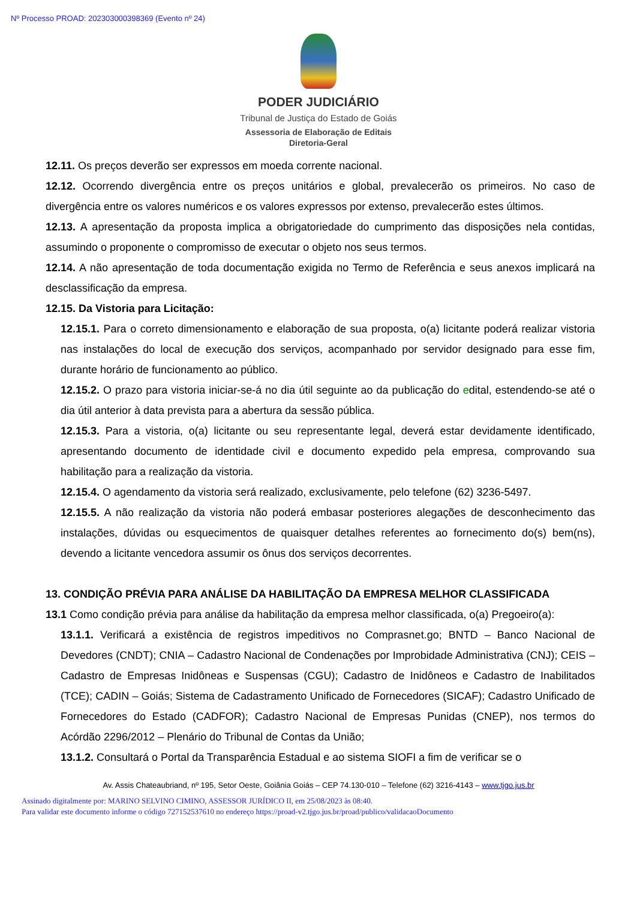Nº Processo PROAD: 202303000398369 (Evento nº 24)
PODER JUDICIÁRIO
Tribunal de Justiça do Estado de Goiás
Assessoria de Elaboração de Editais
Diretoria-Geral
12.11. Os preços deverão ser expressos em moeda corrente nacional.
12.12. Ocorrendo divergência entre os preços unitários e global, prevalecerão os primeiros. No caso de divergência entre os valores numéricos e os valores expressos por extenso, prevalecerão estes últimos.
12.13. A apresentação da proposta implica a obrigatoriedade do cumprimento das disposições nela contidas, assumindo o proponente o compromisso de executar o objeto nos seus termos.
12.14. A não apresentação de toda documentação exigida no Termo de Referência e seus anexos implicará na desclassificação da empresa.
12.15. Da Vistoria para Licitação:
12.15.1. Para o correto dimensionamento e elaboração de sua proposta, o(a) licitante poderá realizar vistoria nas instalações do local de execução dos serviços, acompanhado por servidor designado para esse fim, durante horário de funcionamento ao público.
12.15.2. O prazo para vistoria iniciar-se-á no dia útil seguinte ao da publicação do edital, estendendo-se até o dia útil anterior à data prevista para a abertura da sessão pública.
12.15.3. Para a vistoria, o(a) licitante ou seu representante legal, deverá estar devidamente identificado, apresentando documento de identidade civil e documento expedido pela empresa, comprovando sua habilitação para a realização da vistoria.
12.15.4. O agendamento da vistoria será realizado, exclusivamente, pelo telefone (62) 3236-5497.
12.15.5. A não realização da vistoria não poderá embasar posteriores alegações de desconhecimento das instalações, dúvidas ou esquecimentos de quaisquer detalhes referentes ao fornecimento do(s) bem(ns), devendo a licitante vencedora assumir os ônus dos serviços decorrentes.
13. CONDIÇÃO PRÉVIA PARA ANÁLISE DA HABILITAÇÃO DA EMPRESA MELHOR CLASSIFICADA
13.1 Como condição prévia para análise da habilitação da empresa melhor classificada, o(a) Pregoeiro(a):
13.1.1. Verificará a existência de registros impeditivos no Comprasnet.go; BNTD – Banco Nacional de Devedores (CNDT); CNIA – Cadastro Nacional de Condenações por Improbidade Administrativa (CNJ); CEIS – Cadastro de Empresas Inidôneas e Suspensas (CGU); Cadastro de Inidôneos e Cadastro de Inabilitados (TCE); CADIN – Goiás; Sistema de Cadastramento Unificado de Fornecedores (SICAF); Cadastro Unificado de Fornecedores do Estado (CADFOR); Cadastro Nacional de Empresas Punidas (CNEP), nos termos do Acórdão 2296/2012 – Plenário do Tribunal de Contas da União;
13.1.2. Consultará o Portal da Transparência Estadual e ao sistema SIOFI a fim de verificar se o
Av. Assis Chateaubriand, nº 195, Setor Oeste, Goiânia Goiás – CEP 74.130-010 – Telefone (62) 3216-4143 – www.tjgo.jus.br
Assinado digitalmente por: MARINO SELVINO CIMINO, ASSESSOR JURÍDICO II, em 25/08/2023 às 08:40.
Para validar este documento informe o código 727152537610 no endereço https://proad-v2.tjgo.jus.br/proad/publico/validacaoDocumento